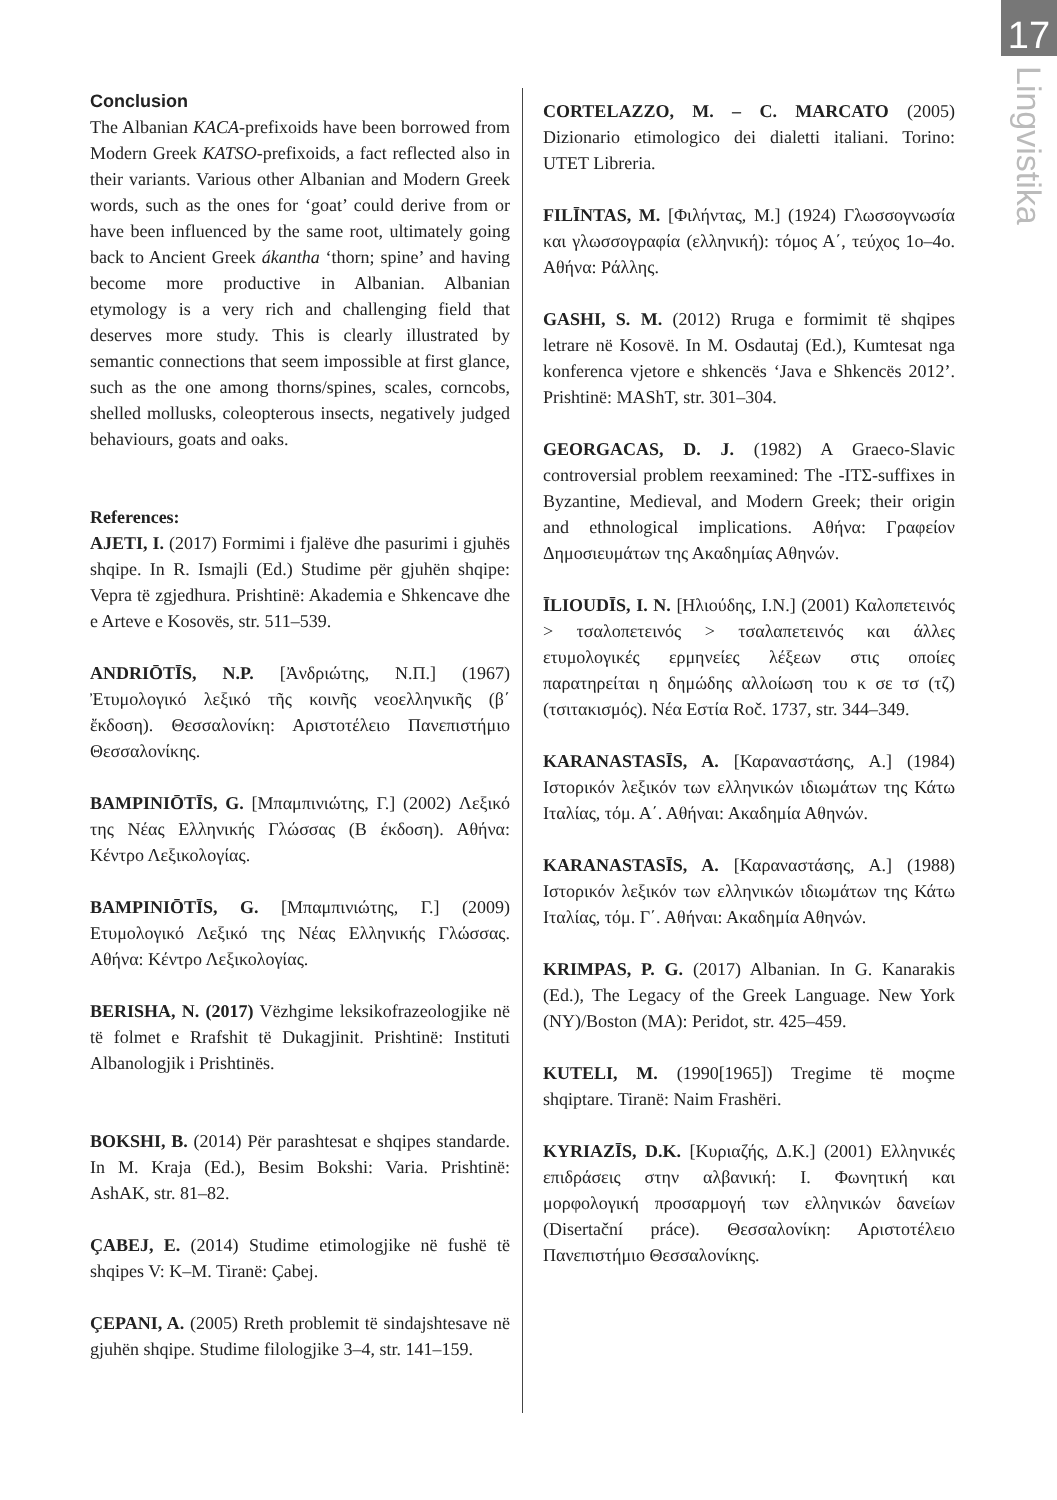17
Lingvistika
Conclusion
The Albanian KACA-prefixoids have been borrowed from Modern Greek KATSO-prefixoids, a fact reflected also in their variants. Various other Albanian and Modern Greek words, such as the ones for ‘goat’ could derive from or have been influenced by the same root, ultimately going back to Ancient Greek ákantha ‘thorn; spine’ and having become more productive in Albanian. Albanian etymology is a very rich and challenging field that deserves more study. This is clearly illustrated by semantic connections that seem impossible at first glance, such as the one among thorns/spines, scales, corncobs, shelled mollusks, coleopterous insects, negatively judged behaviours, goats and oaks.
References:
AJETI, I. (2017) Formimi i fjalëve dhe pasurimi i gjuhës shqipe. In R. Ismajli (Ed.) Studime për gjuhën shqipe: Vepra të zgjedhura. Prishtinë: Akademia e Shkencave dhe e Arteve e Kosovës, str. 511–539.
ANDRIŌTĪS, N.P. [Ἀνδριώτης, Ν.Π.] (1967) Ἐτυμολογικό λεξικό τῆς κοινῆς νεοελληνικῆς (β΄ ἔκδοση). Θεσσαλονίκη: Αριστοτέλειο Πανεπιστήμιο Θεσσαλονίκης.
BAMPINIŌTĪS, G. [Μπαμπινιώτης, Γ.] (2002) Λεξικό της Νέας Ελληνικής Γλώσσας (Β έκδοση). Αθήνα: Κέντρο Λεξικολογίας.
BAMPINIŌTĪS, G. [Μπαμπινιώτης, Γ.] (2009) Ετυμολογικό Λεξικό της Νέας Ελληνικής Γλώσσας. Αθήνα: Κέντρο Λεξικολογίας.
BERISHA, N. (2017) Vëzhgime leksikofrazeologjike në të folmet e Rrafshit të Dukagjinit. Prishtinë: Instituti Albanologjik i Prishtinës.
BOKSHI, B. (2014) Për parashtesat e shqipes standarde. In M. Kraja (Ed.), Besim Bokshi: Varia. Prishtinë: AshAK, str. 81–82.
ÇABEJ, E. (2014) Studime etimologjike në fushë të shqipes V: K–M. Tiranë: Çabej.
ÇEPANI, A. (2005) Rreth problemit të sindajshtesave në gjuhën shqipe. Studime filologjike 3–4, str. 141–159.
CORTELAZZO, M. – C. MARCATO (2005) Dizionario etimologico dei dialetti italiani. Torino: UTET Libreria.
FILĪNTAS, M. [Φιλήντας, Μ.] (1924) Γλωσσογνωσία και γλωσσογραφία (ελληνική): τόμος Α΄, τεύχος 1ο–4ο. Αθήνα: Ράλλης.
GASHI, S. M. (2012) Rruga e formimit të shqipes letrare në Kosovë. In M. Osdautaj (Ed.), Kumtesat nga konferenca vjetore e shkencës ‘Java e Shkencës 2012’. Prishtinë: MAShT, str. 301–304.
GEORGACAS, D. J. (1982) A Graeco-Slavic controversial problem reexamined: The -ΙΤΣ-suffixes in Byzantine, Medieval, and Modern Greek; their origin and ethnological implications. Αθήνα: Γραφείον Δημοσιευμάτων της Ακαδημίας Αθηνών.
ĪLIOUDĪS, I. N. [Ηλιούδης, Ι.Ν.] (2001) Καλοπετεινός > τσαλοπετεινός > τσαλαπετεινός και άλλες ετυμολογικές ερμηνείες λέξεων στις οποίες παρατηρείται η δημώδης αλλοίωση του κ σε τσ (τζ) (τσιτακισμός). Νέα Εστία Roč. 1737, str. 344–349.
KARANASTASĪS, A. [Καραναστάσης, Α.] (1984) Ιστορικόν λεξικόν των ελληνικών ιδιωμάτων της Κάτω Ιταλίας, τόμ. Α΄. Αθήναι: Ακαδημία Αθηνών.
KARANASTASĪS, A. [Καραναστάσης, Α.] (1988) Ιστορικόν λεξικόν των ελληνικών ιδιωμάτων της Κάτω Ιταλίας, τόμ. Γ΄. Αθήναι: Ακαδημία Αθηνών.
KRIMPAS, P. G. (2017) Albanian. In G. Kanarakis (Ed.), The Legacy of the Greek Language. New York (NY)/Boston (MA): Peridot, str. 425–459.
KUTELI, M. (1990[1965]) Tregime të moçme shqiptare. Tiranë: Naim Frashëri.
KYRIAZĪS, D.K. [Κυριαζής, Δ.Κ.] (2001) Ελληνικές επιδράσεις στην αλβανική: Ι. Φωνητική και μορφολογική προσαρμογή των ελληνικών δανείων (Disertační práce). Θεσσαλονίκη: Αριστοτέλειο Πανεπιστήμιο Θεσσαλονίκης.